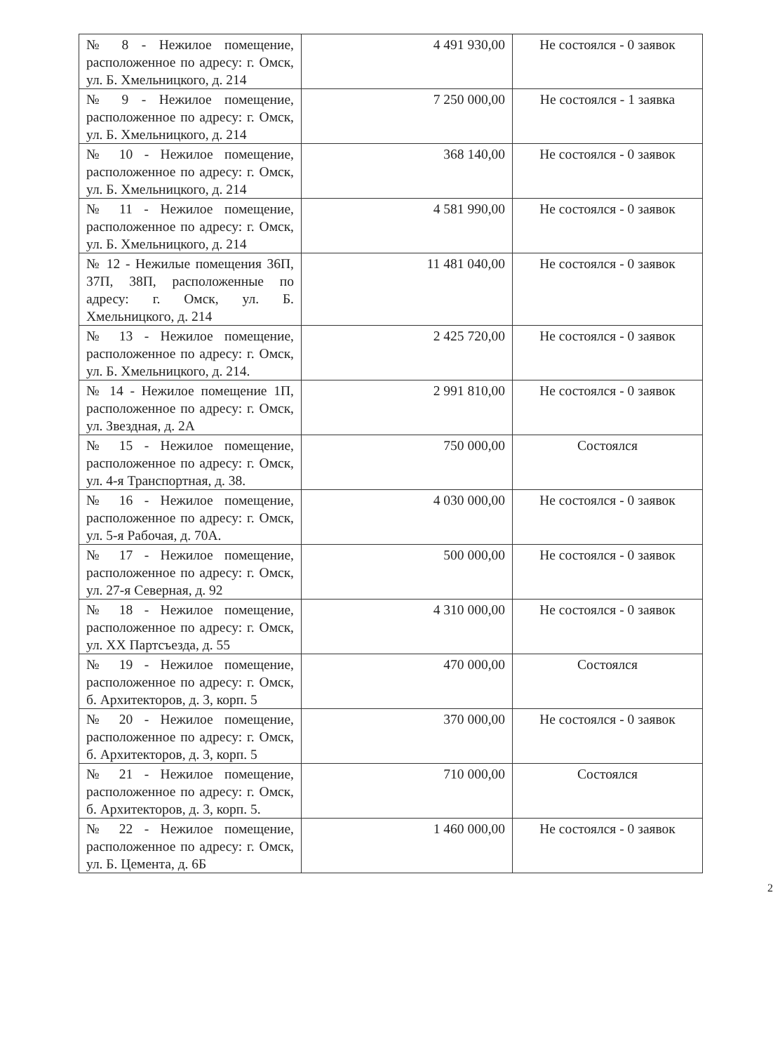| № 8 - Нежилое помещение, расположенное по адресу: г. Омск, ул. Б. Хмельницкого, д. 214 | 4 491 930,00 | Не состоялся - 0 заявок |
| № 9 - Нежилое помещение, расположенное по адресу: г. Омск, ул. Б. Хмельницкого, д. 214 | 7 250 000,00 | Не состоялся - 1 заявка |
| № 10 - Нежилое помещение, расположенное по адресу: г. Омск, ул. Б. Хмельницкого, д. 214 | 368 140,00 | Не состоялся - 0 заявок |
| № 11 - Нежилое помещение, расположенное по адресу: г. Омск, ул. Б. Хмельницкого, д. 214 | 4 581 990,00 | Не состоялся - 0 заявок |
| № 12 - Нежилые помещения 36П, 37П, 38П, расположенные по адресу: г. Омск, ул. Б. Хмельницкого, д. 214 | 11 481 040,00 | Не состоялся - 0 заявок |
| № 13 - Нежилое помещение, расположенное по адресу: г. Омск, ул. Б. Хмельницкого, д. 214. | 2 425 720,00 | Не состоялся - 0 заявок |
| № 14 - Нежилое помещение 1П, расположенное по адресу: г. Омск, ул. Звездная, д. 2А | 2 991 810,00 | Не состоялся - 0 заявок |
| № 15 - Нежилое помещение, расположенное по адресу: г. Омск, ул. 4-я Транспортная, д. 38. | 750 000,00 | Состоялся |
| № 16 - Нежилое помещение, расположенное по адресу: г. Омск, ул. 5-я Рабочая, д. 70А. | 4 030 000,00 | Не состоялся - 0 заявок |
| № 17 - Нежилое помещение, расположенное по адресу: г. Омск, ул. 27-я Северная, д. 92 | 500 000,00 | Не состоялся - 0 заявок |
| № 18 - Нежилое помещение, расположенное по адресу: г. Омск, ул. XX Партсъезда, д. 55 | 4 310 000,00 | Не состоялся - 0 заявок |
| № 19 - Нежилое помещение, расположенное по адресу: г. Омск, б. Архитекторов, д. 3, корп. 5 | 470 000,00 | Состоялся |
| № 20 - Нежилое помещение, расположенное по адресу: г. Омск, б. Архитекторов, д. 3, корп. 5 | 370 000,00 | Не состоялся - 0 заявок |
| № 21 - Нежилое помещение, расположенное по адресу: г. Омск, б. Архитекторов, д. 3, корп. 5. | 710 000,00 | Состоялся |
| № 22 - Нежилое помещение, расположенное по адресу: г. Омск, ул. Б. Цемента, д. 6Б | 1 460 000,00 | Не состоялся - 0 заявок |
2